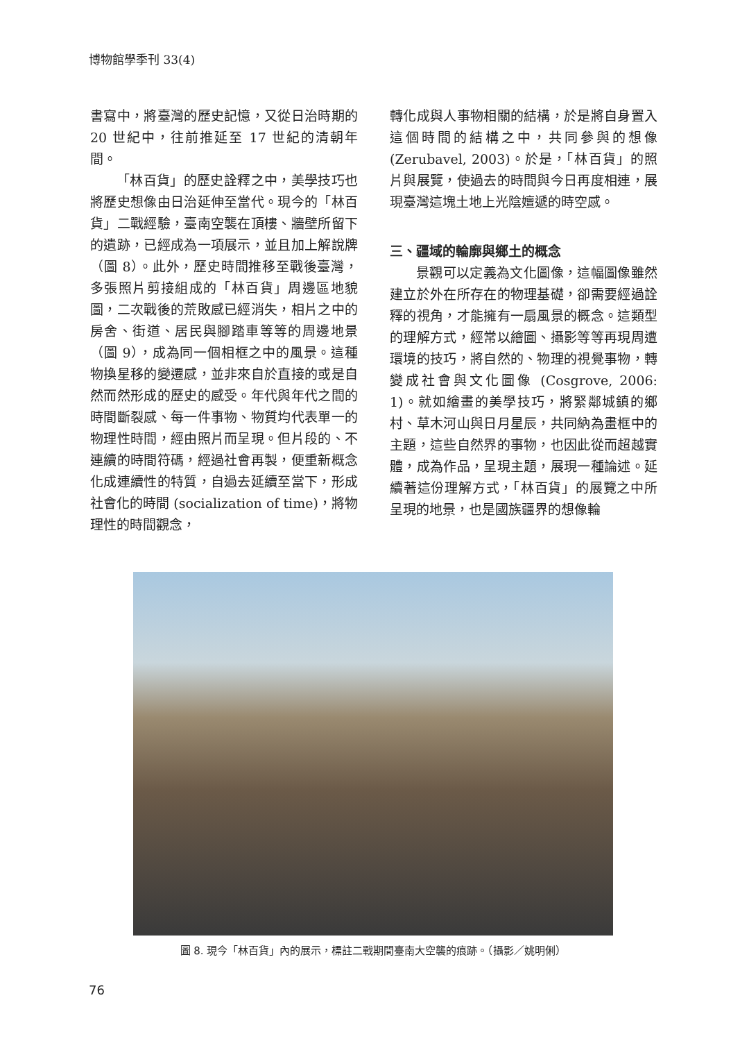博物館學季刊 33(4)
書寫中，將臺灣的歷史記憶，又從日治時期的 20 世紀中，往前推延至 17 世紀的清朝年間。
「林百貨」的歷史詮釋之中，美學技巧也將歷史想像由日治延伸至當代。現今的「林百貨」二戰經驗，臺南空襲在頂樓、牆壁所留下的遺跡，已經成為一項展示，並且加上解說牌（圖 8）。此外，歷史時間推移至戰後臺灣，多張照片剪接組成的「林百貨」周邊區地貌圖，二次戰後的荒敗感已經消失，相片之中的房舍、街道、居民與腳踏車等等的周邊地景（圖 9），成為同一個相框之中的風景。這種物換星移的變遷感，並非來自於直接的或是自然而然形成的歷史的感受。年代與年代之間的時間斷裂感、每一件事物、物質均代表單一的物理性時間，經由照片而呈現。但片段的、不連續的時間符碼，經過社會再製，便重新概念化成連續性的特質，自過去延續至當下，形成社會化的時間 (socialization of time)，將物理性的時間觀念，
轉化成與人事物相關的結構，於是將自身置入這個時間的結構之中，共同參與的想像 (Zerubavel, 2003)。於是，「林百貨」的照片與展覽，使過去的時間與今日再度相連，展現臺灣這塊土地上光陰嬗遞的時空感。
三、疆域的輪廓與鄉土的概念
景觀可以定義為文化圖像，這幅圖像雖然建立於外在所存在的物理基礎，卻需要經過詮釋的視角，才能擁有一扇風景的概念。這類型的理解方式，經常以繪圖、攝影等等再現周遭環境的技巧，將自然的、物理的視覺事物，轉變成社會與文化圖像 (Cosgrove, 2006: 1)。就如繪畫的美學技巧，將緊鄰城鎮的鄉村、草木河山與日月星辰，共同納為畫框中的主題，這些自然界的事物，也因此從而超越實體，成為作品，呈現主題，展現一種論述。延續著這份理解方式，「林百貨」的展覽之中所呈現的地景，也是國族疆界的想像輪
圖 8. 現今「林百貨」內的展示，標註二戰期間臺南大空襲的痕跡。（攝影／姚明俐）
76